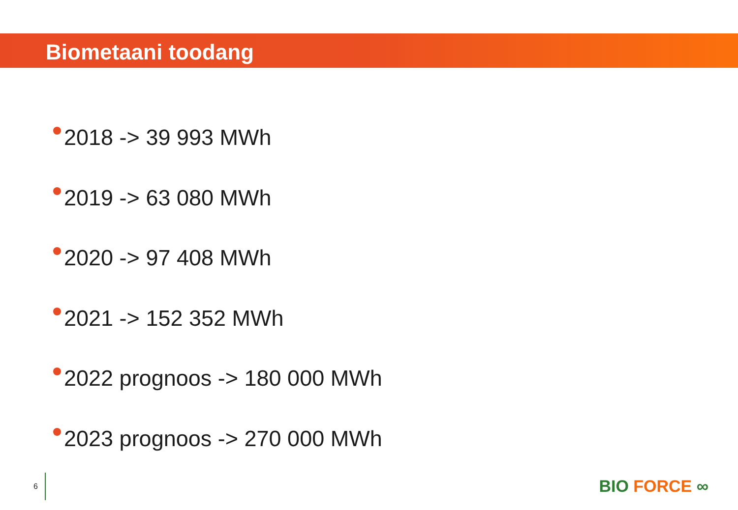Biometaani toodang
2018 -> 39 993 MWh
2019 -> 63 080 MWh
2020 -> 97 408 MWh
2021 -> 152 352 MWh
2022 prognoos -> 180 000 MWh
2023 prognoos -> 270 000 MWh
6 BIO FORCE ∞